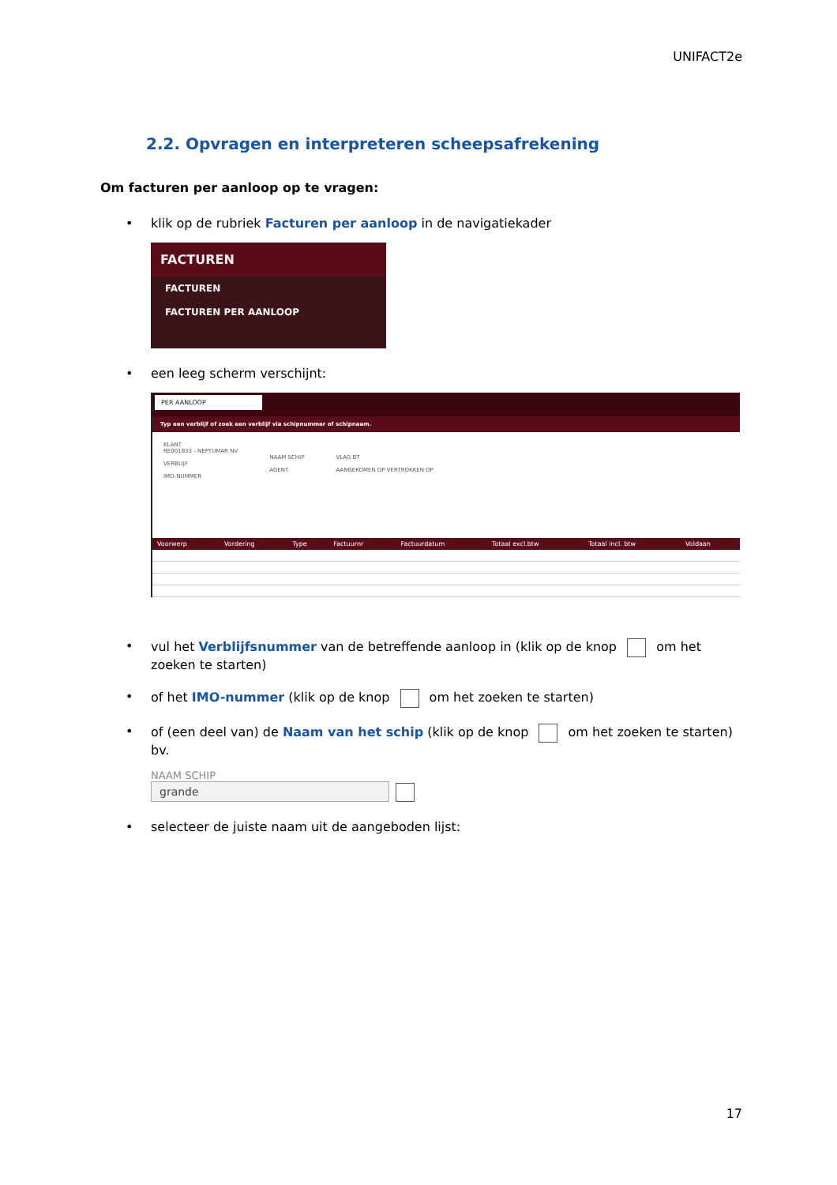UNIFACT2e
2.2. Opvragen en interpreteren scheepsafrekening
Om facturen per aanloop op te vragen:
• klik op de rubriek Facturen per aanloop in de navigatiekader
FACTUREN
FACTUREN
FACTUREN PER AANLOOP
• een leeg scherm verschijnt:
PER AANLOOP
Typ een verblijf of zoek een verblijf via schipnummer of schipnaam.
KLANT
RE001833 - NEPTUMAR NV
VERBLIJF
IMO-NUMMER
NAAM SCHIP
AGENT
VLAG BT
AANGEKOMEN OP VERTROKKEN OP
| Voorwerp | Vordering | Type | Factuurnr | Factuurdatum | Totaal excl.btw | Totaal incl. btw | Voldaan |
| --- | --- | --- | --- | --- | --- | --- | --- |
• vul het Verblijfsnummer van de betreffende aanloop in (klik op de knop om het zoeken te starten)
• of het IMO-nummer (klik op de knop om het zoeken te starten)
• of (een deel van) de Naam van het schip (klik op de knop om het zoeken te starten) bv.
NAAM SCHIP
grande
• selecteer de juiste naam uit de aangeboden lijst:
17